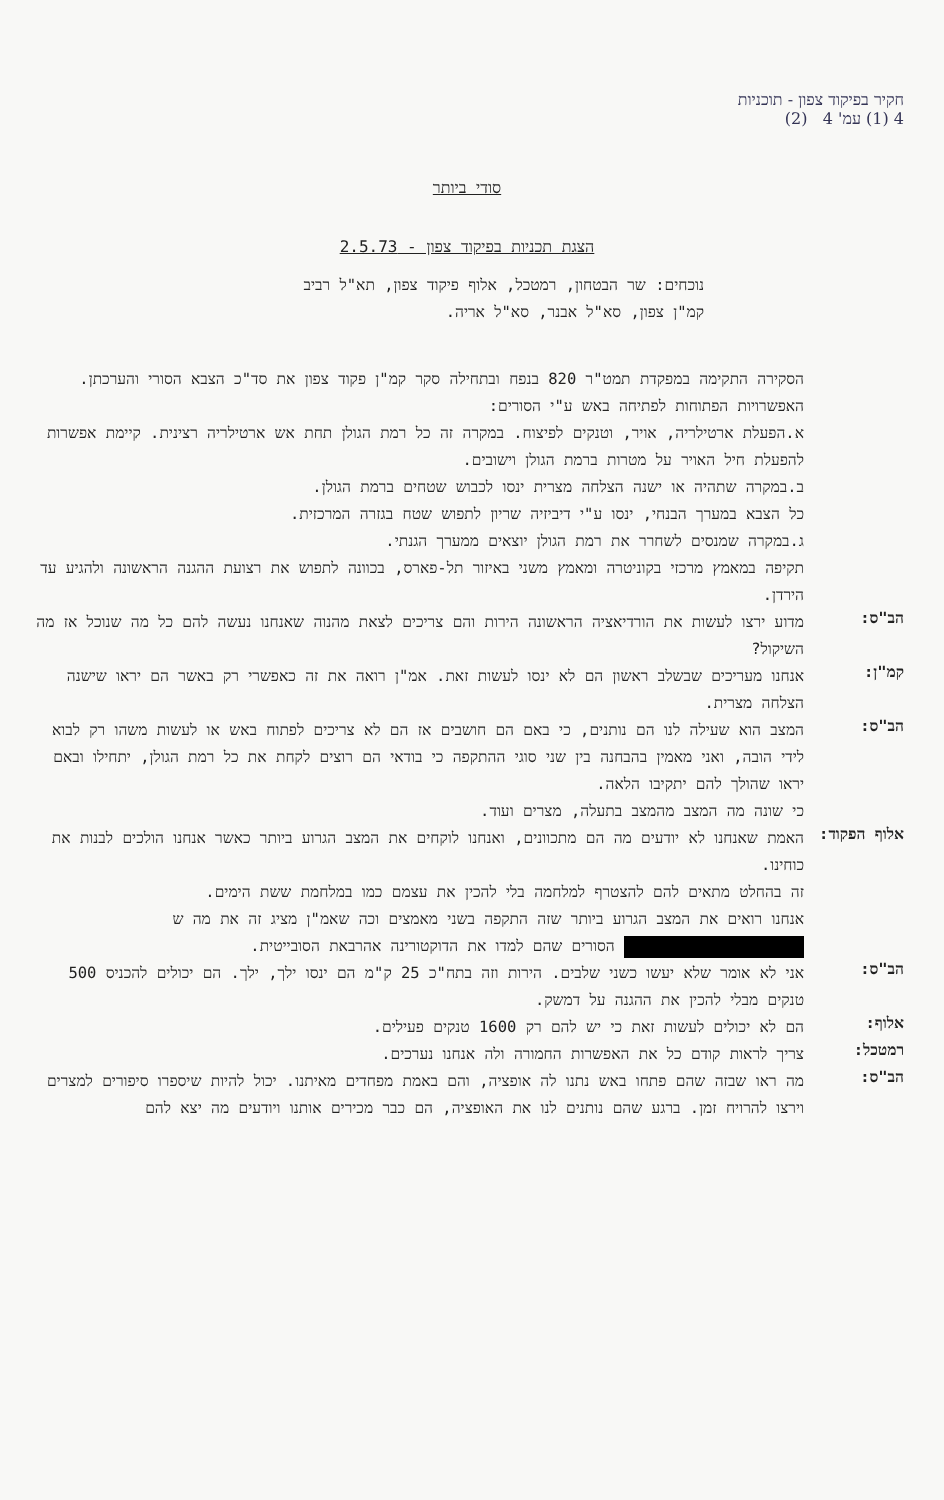חקיר בפיקוד צפון - תוכניות 4 (1) עמ' 4 (2)
סודי ביותר
הצגת תכניות בפיקוד צפון - 2.5.73
נוכחים: שר הבטחון, רמטכל, אלוף פיקוד צפון, תא"ל רביב
קמ"ן צפון, סא"ל אבנר, סא"ל אריה.
הסקירה התקימה במפקדת תמט"ר 820 בנפח ובתחילה סקר קמ"ן פקוד צפון את סד"כ הצבא הסורי והערכתן.
האפשרויות הפתוחות לפתיחה באש ע"י הסורים:
א.הפעלת ארטילריה, אויר, וטנקים לפיצוח. במקרה זה כל רמת הגולן תחת אש ארטילריה רצינית. קיימת אפשרות להפעלת חיל האויר על מטרות ברמת הגולן וישובים.
ב.במקרה שתהיה או ישנה הצלחה מצרית ינסו לכבוש שטחים ברמת הגולן.
כל הצבא במערך הבנחי, ינסו ע"י דיביזיה שריון לתפוש שטח בגזרה המרכזית.
ג.במקרה שמנסים לשחרר את רמת הגולן יוצאים ממערך הגנתי.
תקיפה במאמץ מרכזי בקוניטרה ומאמץ משני באיזור תל-פארס, בכוונה לתפוש את רצועת ההגנה הראשונה ולהגיע עד הירדן.
הב"ס:
מדוע ירצו לעשות את הורדיאציה הראשונה הירות והם צריכים לצאת מהנוה שאנחנו נעשה להם כל מה שנוכל אז מה השיקול?
קמ"ן:
אנחנו מעריכים שבשלב ראשון הם לא ינסו לעשות זאת. אמ"ן רואה את זה כאפשרי רק באשר הם יראו שישנה הצלחה מצרית.
הב"ס:
המצב הוא שעילה לנו הם נותנים, כי באם הם חושבים אז הם לא צריכים לפתוח באש או לעשות משהו רק לבוא לידי הובה, ואני מאמין בהבחנה בין שני סוגי ההתקפה כי בודאי הם רוצים לקחת את כל רמת הגולן, יתחילו ובאם יראו שהולך להם יתקיבו הלאה.
כי שונה מה המצב מהמצב בתעלה, מצרים ועוד.
אלוף הפקוד:
האמת שאנחנו לא יודעים מה הם מתכוונים, ואנחנו לוקחים את המצב הגרוע ביותר כאשר אנחנו הולכים לבנות את כוחינו.
זה בהחלט מתאים להם להצטרף למלחמה בלי להכין את עצמם כמו במלחמת ששת הימים.
אנחנו רואים את המצב הגרוע ביותר שזה התקפה בשני מאמצים וכה שאמ"ן מציג זה את מה ש הסורים שהם למדו את הדוקטורינה אהרבאת הסובייטית.
הב"ס:
אני לא אומר שלא יעשו כשני שלבים. הירות וזה בתח"כ 25 ק"מ הם ינסו ילך, ילך. הם יכולים להכניס 500 טנקים מבלי להכין את ההגנה על דמשק.
אלוף:
הם לא יכולים לעשות זאת כי יש להם רק 1600 טנקים פעילים.
רמטכל:
צריך לראות קודם כל את האפשרות החמורה ולה אנחנו נערכים.
הב"ס:
מה ראו שבזה שהם פתחו באש נתנו לה אופציה, והם באמת מפחדים מאיתנו. יכול להיות שיספרו סיפורים למצרים וירצו להרויח זמן. ברגע שהם נותנים לנו את האופציה, הם כבר מכירים אותנו ויודעים מה יצא להם